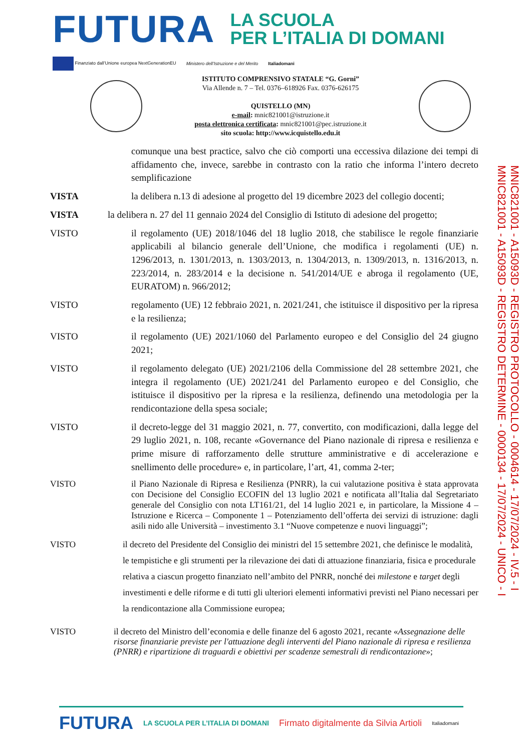FUTURA
LA SCUOLA
PER L’ITALIA DI DOMANI
Finanziato dall’Unione europea NextGenerationEU Ministero dell’Istruzione e del Merito Italiadomani
ISTITUTO COMPRENSIVO STATALE “G. Gorni”
Via Allende n. 7 – Tel. 0376–618926 Fax. 0376-626175
QUISTELLO (MN)
e-mail: mnic821001@istruzione.it
posta elettronica certificata: mnic821001@pec.istruzione.it
sito scuola: http://www.icquistello.edu.it
comunque una best practice, salvo che ciò comporti una eccessiva dilazione dei tempi di affidamento che, invece, sarebbe in contrasto con la ratio che informa l’intero decreto semplificazione
VISTA la delibera n.13 di adesione al progetto del 19 dicembre 2023 del collegio docenti;
VISTA la delibera n. 27 del 11 gennaio 2024 del Consiglio di Istituto di adesione del progetto;
VISTO il regolamento (UE) 2018/1046 del 18 luglio 2018, che stabilisce le regole finanziarie applicabili al bilancio generale dell’Unione, che modifica i regolamenti (UE) n. 1296/2013, n. 1301/2013, n. 1303/2013, n. 1304/2013, n. 1309/2013, n. 1316/2013, n. 223/2014, n. 283/2014 e la decisione n. 541/2014/UE e abroga il regolamento (UE, EURATOM) n. 966/2012;
VISTO regolamento (UE) 12 febbraio 2021, n. 2021/241, che istituisce il dispositivo per la ripresa e la resilienza;
VISTO il regolamento (UE) 2021/1060 del Parlamento europeo e del Consiglio del 24 giugno 2021;
VISTO il regolamento delegato (UE) 2021/2106 della Commissione del 28 settembre 2021, che integra il regolamento (UE) 2021/241 del Parlamento europeo e del Consiglio, che istituisce il dispositivo per la ripresa e la resilienza, definendo una metodologia per la rendicontazione della spesa sociale;
VISTO il decreto-legge del 31 maggio 2021, n. 77, convertito, con modificazioni, dalla legge del 29 luglio 2021, n. 108, recante «Governance del Piano nazionale di ripresa e resilienza e prime misure di rafforzamento delle strutture amministrative e di accelerazione e snellimento delle procedure» e, in particolare, l’art, 41, comma 2-ter;
VISTO il Piano Nazionale di Ripresa e Resilienza (PNRR), la cui valutazione positiva è stata approvata con Decisione del Consiglio ECOFIN del 13 luglio 2021 e notificata all’Italia dal Segretariato generale del Consiglio con nota LT161/21, del 14 luglio 2021 e, in particolare, la Missione 4 – Istruzione e Ricerca – Componente 1 – Potenziamento dell’offerta dei servizi di istruzione: dagli asili nido alle Università – investimento 3.1 “Nuove competenze e nuovi linguaggi”;
VISTO il decreto del Presidente del Consiglio dei ministri del 15 settembre 2021, che definisce le modalità, le tempistiche e gli strumenti per la rilevazione dei dati di attuazione finanziaria, fisica e procedurale relativa a ciascun progetto finanziato nell’ambito del PNRR, nonché dei milestone e target degli investimenti e delle riforme e di tutti gli ulteriori elementi informativi previsti nel Piano necessari per la rendicontazione alla Commissione europea;
VISTO il decreto del Ministro dell’economia e delle finanze del 6 agosto 2021, recante «Assegnazione delle risorse finanziarie previste per l'attuazione degli interventi del Piano nazionale di ripresa e resilienza (PNRR) e ripartizione di traguardi e obiettivi per scadenze semestrali di rendicontazione»;
MNIC821001 - A15093D - REGISTRO PROTOCOLLO - 0004614 - 17/07/2024 - IV.5 - I
MNIC821001 - A15093D - REGISTRO DETERMINE - 0000134 - 17/07/2024 - UNICO - I
FUTURA LA SCUOLA PER L’ITALIA DI DOMANI Firmato digitalmente da Silvia Artioli Italiadomani